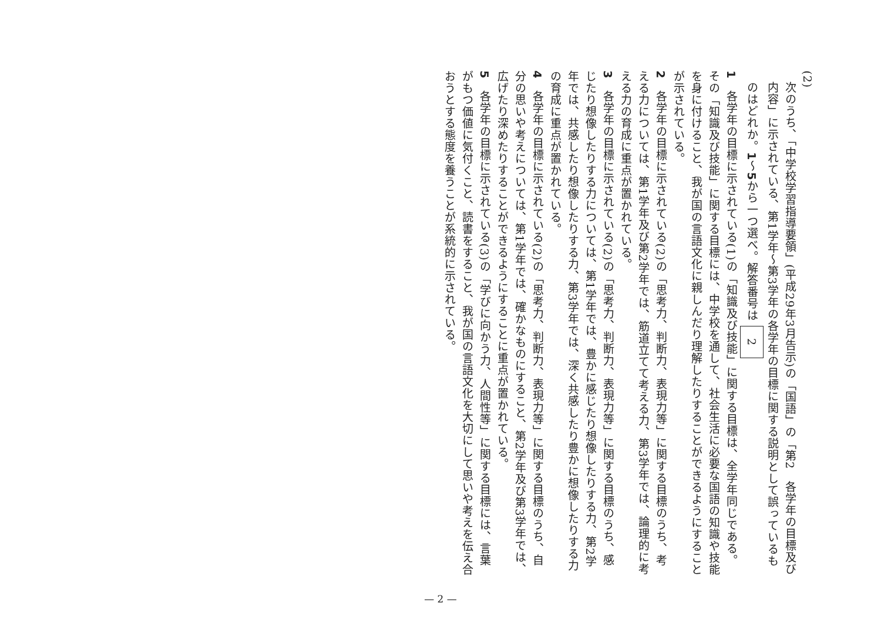(2)
次のうち、「中学校学習指導要領」(平成29年3月告示)の「国語」の「第2　各学年の目標及び内容」に示されている、第1学年～第3学年の各学年の目標に関する説明として誤っているものはどれか。1～5から一つ選べ。解答番号は 2
1　各学年の目標に示されている(1)の「知識及び技能」に関する目標は、全学年同じである。その「知識及び技能」に関する目標には、中学校を通して、社会生活に必要な国語の知識や技能を身に付けること、我が国の言語文化に親しんだり理解したりすることができるようにすることが示されている。
2　各学年の目標に示されている(2)の「思考力、判断力、表現力等」に関する目標のうち、考える力については、第1学年及び第2学年では、筋道立てて考える力、第3学年では、論理的に考える力の育成に重点が置かれている。
3　各学年の目標に示されている(2)の「思考力、判断力、表現力等」に関する目標のうち、感じたり想像したりする力については、第1学年では、豊かに感じたり想像したりする力、第2学年では、共感したり想像したりする力、第3学年では、深く共感したり豊かに想像したりする力の育成に重点が置かれている。
4　各学年の目標に示されている(2)の「思考力、判断力、表現力等」に関する目標のうち、自分の思いや考えについては、第1学年では、確かなものにすること、第2学年及び第3学年では、広げたり深めたりすることができるようにすることに重点が置かれている。
5　各学年の目標に示されている(3)の「学びに向かう力、人間性等」に関する目標には、言葉がもつ価値に気付くこと、読書をすること、我が国の言語文化を大切にして思いや考えを伝え合おうとする態度を養うことが系統的に示されている。
— 2 —